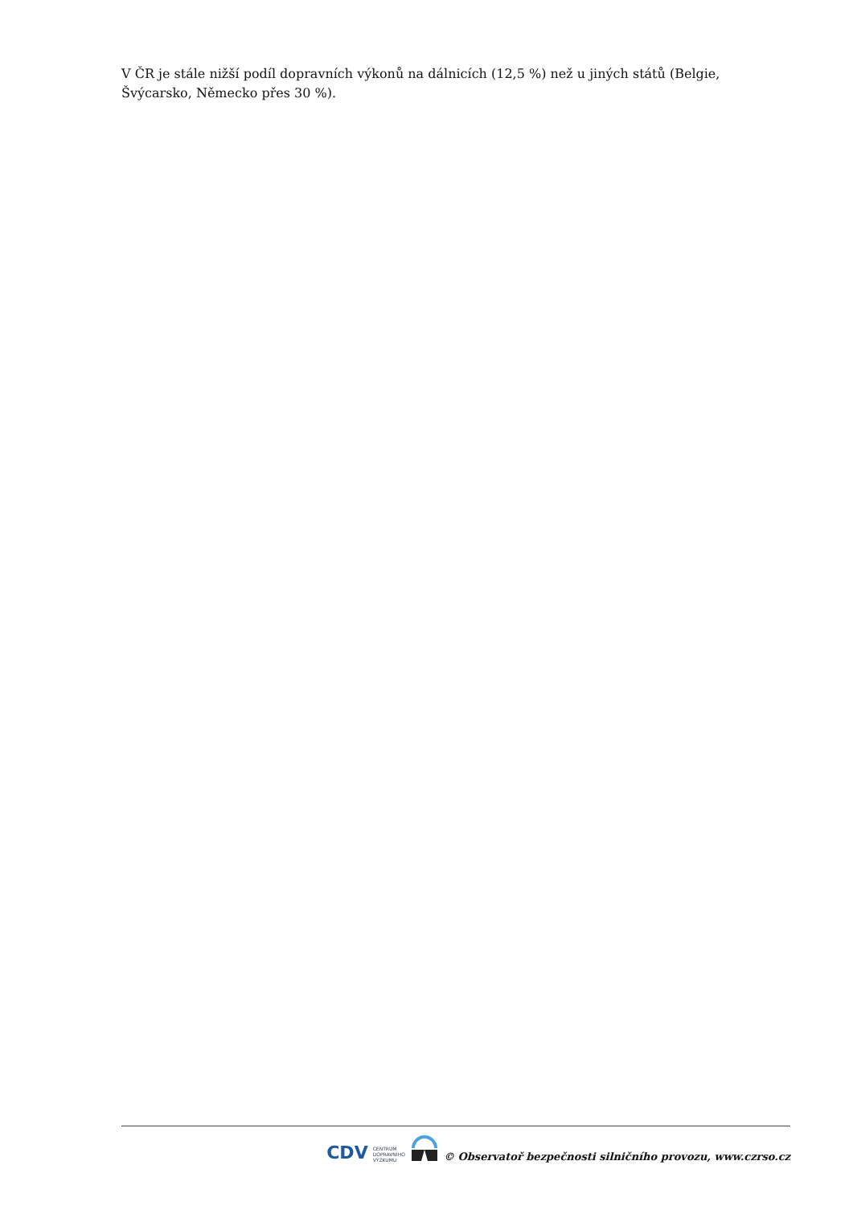V ČR je stále nižší podíl dopravních výkonů na dálnicích (12,5 %) než u jiných států (Belgie, Švýcarsko, Německo přes 30 %).
CDV CENTRUM
DOPRAVNÍHO
VÝZKUMU © Observatoř bezpečnosti silničního provozu, www.czrso.cz